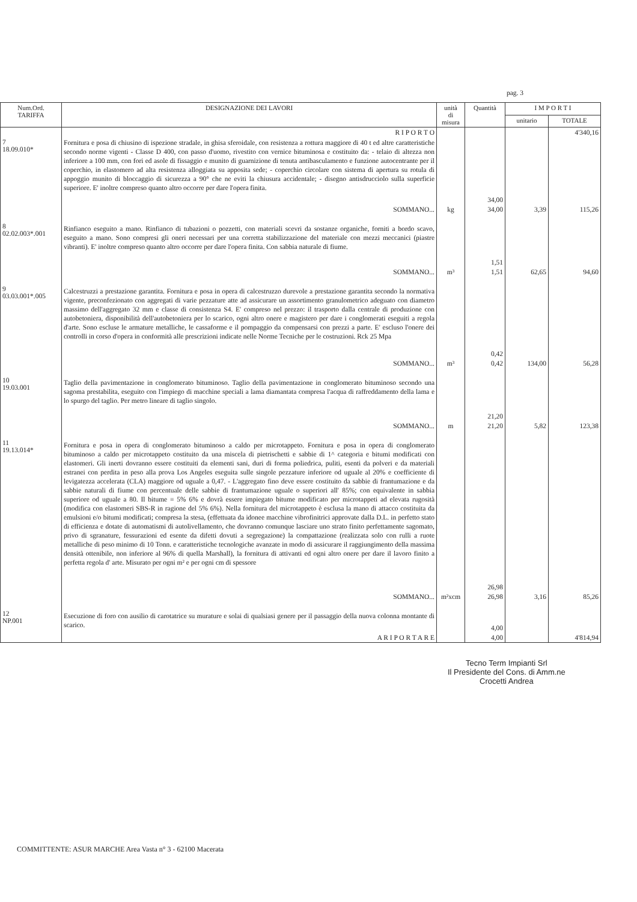pag. 3
| Num.Ord. TARIFFA | DESIGNAZIONE DEI LAVORI | unità di misura | Quantità | I M P O R T I | |
| --- | --- | --- | --- | --- | --- |
| | | | | unitario | TOTALE |
| | R I P O R T O | | | | 4'340,16 |
| 7 18.09.010* | Fornitura e posa di chiusino di ispezione stradale, in ghisa sferoidale, con resistenza a rottura maggiore di 40 t ed altre caratteristiche secondo norme vigenti - Classe D 400, con passo d'uomo, rivestito con vernice bituminosa e costituito da: - telaio di altezza non inferiore a 100 mm, con fori ed asole di fissaggio e munito di guarnizione di tenuta antibasculamento e funzione autocentrante per il coperchio, in elastomero ad alta resistenza alloggiata su apposita sede; - coperchio circolare con sistema di apertura su rotula di appoggio munito di bloccaggio di sicurezza a 90° che ne eviti la chiusura accidentale; - disegno antisdrucciolo sulla superficie superiore. E' inoltre compreso quanto altro occorre per dare l'opera finita. | | 34,00 | | |
| | SOMMANO... | kg | 34,00 | 3,39 | 115,26 |
| 8 02.02.003*.001 | Rinfianco eseguito a mano. Rinfianco di tubazioni o pozzetti, con materiali scevri da sostanze organiche, forniti a bordo scavo, eseguito a mano. Sono compresi gli oneri necessari per una corretta stabilizzazione del materiale con mezzi meccanici (piastre vibranti). E' inoltre compreso quanto altro occorre per dare l'opera finita. Con sabbia naturale di fiume. | | 1,51 | | |
| | SOMMANO... | m³ | 1,51 | 62,65 | 94,60 |
| 9 03.03.001*.005 | Calcestruzzi a prestazione garantita. Fornitura e posa in opera di calcestruzzo durevole a prestazione garantita secondo la normativa vigente, preconfezionato con aggregati di varie pezzature atte ad assicurare un assortimento granulometrico adeguato con diametro massimo dell'aggregato 32 mm e classe di consistenza S4. E' compreso nel prezzo: il trasporto dalla centrale di produzione con autobetoniera, disponibilità dell'autobetoniera per lo scarico, ogni altro onere e magistero per dare i conglomerati eseguiti a regola d'arte. Sono escluse le armature metalliche, le cassaforme e il pompaggio da compensarsi con prezzi a parte. E' escluso l'onere dei controlli in corso d'opera in conformità alle prescrizioni indicate nelle Norme Tecniche per le costruzioni. Rck 25 Mpa | | 0,42 | | |
| | SOMMANO... | m³ | 0,42 | 134,00 | 56,28 |
| 10 19.03.001 | Taglio della pavimentazione in conglomerato bituminoso. Taglio della pavimentazione in conglomerato bituminoso secondo una sagoma prestabilita, eseguito con l'impiego di macchine speciali a lama diamantata compresa l'acqua di raffreddamento della lama e lo spurgo del taglio. Per metro lineare di taglio singolo. | | 21,20 | | |
| | SOMMANO... | m | 21,20 | 5,82 | 123,38 |
| 11 19.13.014* | Fornitura e posa in opera di conglomerato bituminoso a caldo per microtappeto. Fornitura e posa in opera di conglomerato bituminoso a caldo per microtappeto costituito da una miscela di pietrischetti e sabbie di 1^ categoria e bitumi modificati con elastomeri. Gli inerti dovranno essere costituiti da elementi sani, duri di forma poliedrica, puliti, esenti da polveri e da materiali estranei con perdita in peso alla prova Los Angeles eseguita sulle singole pezzature inferiore od uguale al 20% e coefficiente di levigatezza accelerata (CLA) maggiore od uguale a 0,47. - L'aggregato fino deve essere costituito da sabbie di frantumazione e da sabbie naturali di fiume con percentuale delle sabbie di frantumazione uguale o superiori all' 85%; con equivalente in sabbia superiore od uguale a 80. Il bitume = 5% 6% e dovrà essere impiegato bitume modificato per microtappeti ad elevata rugosità (modifica con elastomeri SBS-R in ragione del 5% 6%). Nella fornitura del microtappeto è esclusa la mano di attacco costituita da emulsioni e/o bitumi modificati; compresa la stesa, (effettuata da idonee macchine vibrofinitrici approvate dalla D.L. in perfetto stato di efficienza e dotate di automatismi di autolivellamento, che dovranno comunque lasciare uno strato finito perfettamente sagomato, privo di sgranature, fessurazioni ed esente da difetti dovuti a segregazione) la compattazione (realizzata solo con rulli a ruote metalliche di peso minimo di 10 Tonn. e caratteristiche tecnologiche avanzate in modo di assicurare il raggiungimento della massima densità ottenibile, non inferiore al 96% di quella Marshall), la fornitura di attivanti ed ogni altro onere per dare il lavoro finito a perfetta regola d' arte. Misurato per ogni m² e per ogni cm di spessore | | 26,98 | | |
| | SOMMANO... | m²xcm | 26,98 | 3,16 | 85,26 |
| 12 NP.001 | Esecuzione di foro con ausilio di carotatrice su murature e solai di qualsiasi genere per il passaggio della nuova colonna montante di scarico. | | 4,00 | | |
| | A R I P O R T A R E | | 4,00 | | 4'814,94 |
Tecno Term Impianti Srl
Il Presidente del Cons. di Amm.ne
Crocetti Andrea
COMMITTENTE: ASUR MARCHE Area Vasta n° 3 - 62100 Macerata